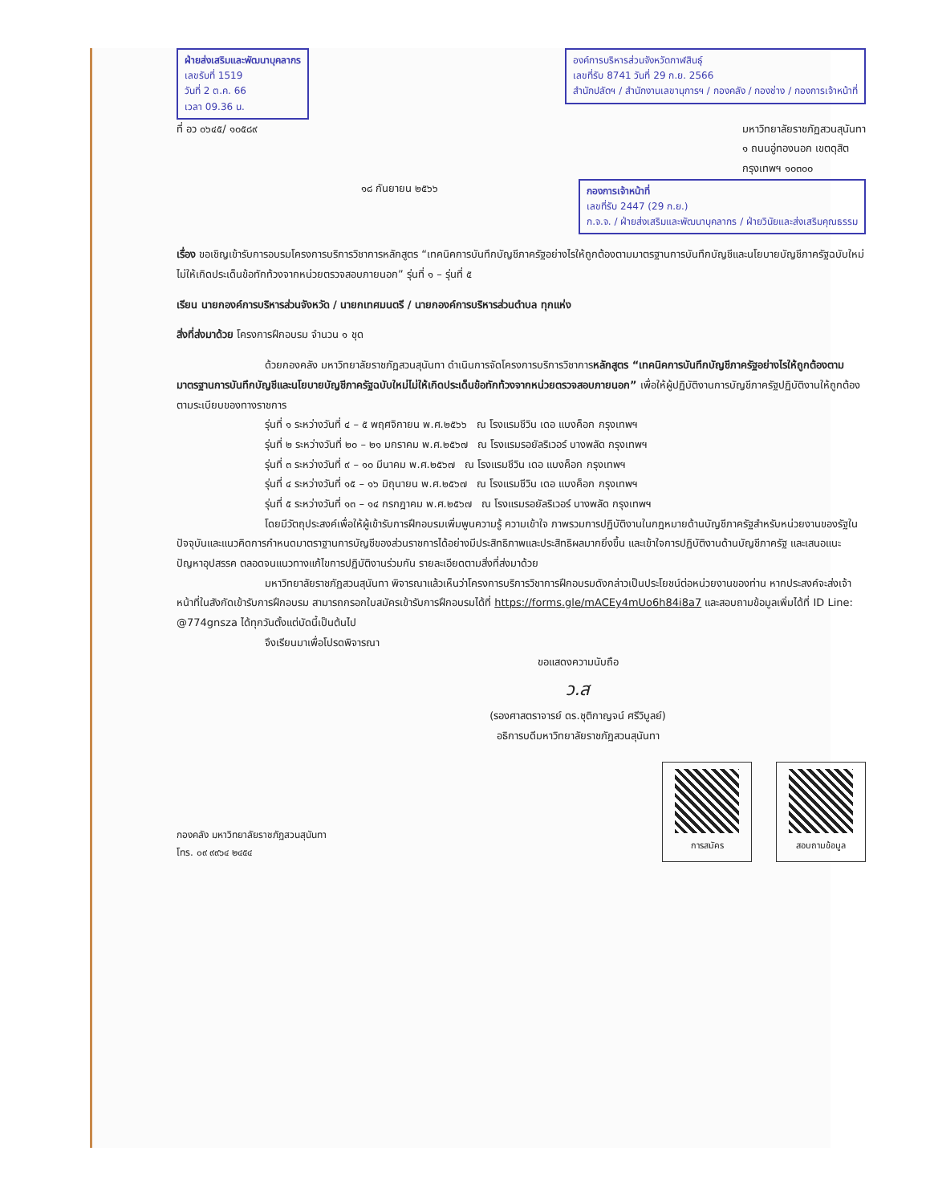ฝ่ายส่งเสริมและพัฒนาบุคลากร
เลขรับที่ 1519
วันที่ 2 ต.ค. 66
เวลา 09.36 น.
องค์การบริหารส่วนจังหวัดกาฬสินธุ์
เลขที่รับ 8741 วันที่ 29 ก.ย. 2566
สำนักปลัดฯ / สำนักงานเลขานุการฯ / กองคลัง / กองช่าง / กองการเจ้าหน้าที่
ที่ อว ๐๖๔๕/ ๑๐๕๘๙ มหาวิทยาลัยราชภัฏสวนสุนันทา
๑ ถนนอู่ทองนอก เขตดุสิต
กรุงเทพฯ ๑๐๓๐๐
๑๘ กันยายน ๒๕๖๖
กองการเจ้าหน้าที่
เลขที่รับ 2447 (29 ก.ย.)
ก.จ.จ. / ฝ่ายส่งเสริมและพัฒนาบุคลากร / ฝ่ายวินัยและส่งเสริมคุณธรรม
เรื่อง ขอเชิญเข้ารับการอบรมโครงการบริการวิชาการหลักสูตร “เทคนิคการบันทึกบัญชีภาครัฐอย่างไรให้ถูกต้องตามมาตรฐานการบันทึกบัญชีและนโยบายบัญชีภาครัฐฉบับใหม่ไม่ให้เกิดประเด็นข้อทักท้วงจากหน่วยตรวจสอบภายนอก” รุ่นที่ ๑ – รุ่นที่ ๕
เรียน นายกองค์การบริหารส่วนจังหวัด / นายกเทศมนตรี / นายกองค์การบริหารส่วนตำบล ทุกแห่ง
สิ่งที่ส่งมาด้วย โครงการฝึกอบรม จำนวน ๑ ชุด
ด้วยกองคลัง มหาวิทยาลัยราชภัฏสวนสุนันทา ดำเนินการจัดโครงการบริการวิชาการหลักสูตร “เทคนิคการบันทึกบัญชีภาครัฐอย่างไรให้ถูกต้องตามมาตรฐานการบันทึกบัญชีและนโยบายบัญชีภาครัฐฉบับใหม่ไม่ให้เกิดประเด็นข้อทักท้วงจากหน่วยตรวจสอบภายนอก” เพื่อให้ผู้ปฏิบัติงานการบัญชีภาครัฐปฏิบัติงานให้ถูกต้องตามระเบียบของทางราชการ
รุ่นที่ ๑ ระหว่างวันที่ ๔ – ๕ พฤศจิกายน พ.ศ.๒๕๖๖ ณ โรงแรมชีวิน เดอ แบงค็อก กรุงเทพฯ
รุ่นที่ ๒ ระหว่างวันที่ ๒๐ – ๒๑ มกราคม พ.ศ.๒๕๖๗ ณ โรงแรมรอยัลริเวอร์ บางพลัด กรุงเทพฯ
รุ่นที่ ๓ ระหว่างวันที่ ๙ – ๑๐ มีนาคม พ.ศ.๒๕๖๗ ณ โรงแรมชีวิน เดอ แบงค็อก กรุงเทพฯ
รุ่นที่ ๔ ระหว่างวันที่ ๑๕ – ๑๖ มิถุนายน พ.ศ.๒๕๖๗ ณ โรงแรมชีวิน เดอ แบงค็อก กรุงเทพฯ
รุ่นที่ ๕ ระหว่างวันที่ ๑๓ – ๑๔ กรกฎาคม พ.ศ.๒๕๖๗ ณ โรงแรมรอยัลริเวอร์ บางพลัด กรุงเทพฯ
โดยมีวัตถุประสงค์เพื่อให้ผู้เข้ารับการฝึกอบรมเพิ่มพูนความรู้ ความเข้าใจ ภาพรวมการปฏิบัติงานในกฎหมายด้านบัญชีภาครัฐสำหรับหน่วยงานของรัฐในปัจจุบันและแนวคิดการกำหนดมาตราฐานการบัญชีของส่วนราชการได้อย่างมีประสิทธิภาพและประสิทธิผลมากยิ่งขึ้น และเข้าใจการปฏิบัติงานด้านบัญชีภาครัฐ และเสนอแนะปัญหาอุปสรรค ตลอดจนแนวทางแก้ไขการปฏิบัติงานร่วมกัน รายละเอียดตามสิ่งที่ส่งมาด้วย
มหาวิทยาลัยราชภัฏสวนสุนันทา พิจารณาแล้วเห็นว่าโครงการบริการวิชาการฝึกอบรมดังกล่าวเป็นประโยชน์ต่อหน่วยงานของท่าน หากประสงค์จะส่งเจ้าหน้าที่ในสังกัดเข้ารับการฝึกอบรม สามารถกรอกใบสมัครเข้ารับการฝึกอบรมได้ที่ https://forms.gle/mACEy4mUo6h84i8a7 และสอบถามข้อมูลเพิ่มได้ที่ ID Line: @774gnsza ได้ทุกวันตั้งแต่บัดนี้เป็นต้นไป
จึงเรียนมาเพื่อโปรดพิจารณา
ขอแสดงความนับถือ
ว.ส
(รองศาสตราจารย์ ดร.ชุติกาญจน์ ศรีวิบูลย์)
อธิการบดีมหาวิทยาลัยราชภัฏสวนสุนันทา
กองคลัง มหาวิทยาลัยราชภัฏสวนสุนันทา
โทร. ๐๙ ๙๙๖๔ ๒๔๕๔
การสมัคร สอบถามข้อมูล